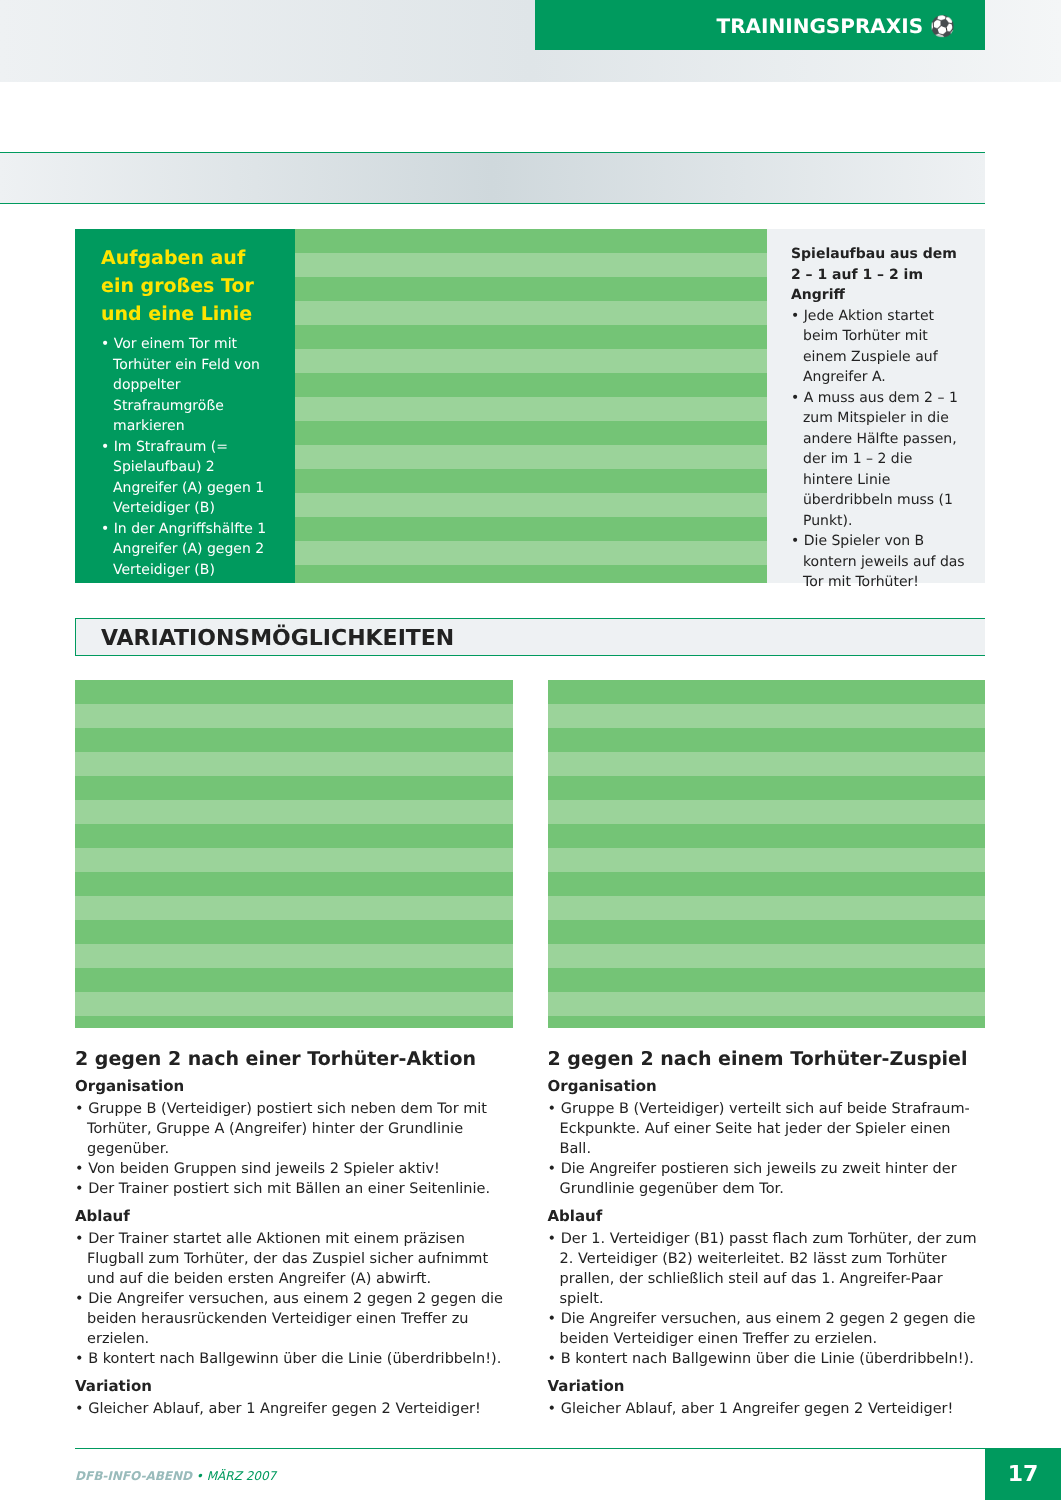TRAININGSPRAXIS ⚽
Aufgaben auf ein großes Tor und eine Linie
• Vor einem Tor mit Torhüter ein Feld von doppelter Strafraumgröße markieren
• Im Strafraum (= Spielaufbau) 2 Angreifer (A) gegen 1 Verteidiger (B)
• In der Angriffshälfte 1 Angreifer (A) gegen 2 Verteidiger (B)
Spielaufbau aus dem 2 – 1 auf 1 – 2 im Angriff
• Jede Aktion startet beim Torhüter mit einem Zuspiele auf Angreifer A.
• A muss aus dem 2 – 1 zum Mitspieler in die andere Hälfte passen, der im 1 – 2 die hintere Linie überdribbeln muss (1 Punkt).
• Die Spieler von B kontern jeweils auf das Tor mit Torhüter!
VARIATIONSMÖGLICHKEITEN
2 gegen 2 nach einer Torhüter-Aktion
Organisation
• Gruppe B (Verteidiger) postiert sich neben dem Tor mit Torhüter, Gruppe A (Angreifer) hinter der Grundlinie gegenüber.
• Von beiden Gruppen sind jeweils 2 Spieler aktiv!
• Der Trainer postiert sich mit Bällen an einer Seitenlinie.
Ablauf
• Der Trainer startet alle Aktionen mit einem präzisen Flugball zum Torhüter, der das Zuspiel sicher aufnimmt und auf die beiden ersten Angreifer (A) abwirft.
• Die Angreifer versuchen, aus einem 2 gegen 2 gegen die beiden herausrückenden Verteidiger einen Treffer zu erzielen.
• B kontert nach Ballgewinn über die Linie (überdribbeln!).
Variation
• Gleicher Ablauf, aber 1 Angreifer gegen 2 Verteidiger!
2 gegen 2 nach einem Torhüter-Zuspiel
Organisation
• Gruppe B (Verteidiger) verteilt sich auf beide Strafraum-Eckpunkte. Auf einer Seite hat jeder der Spieler einen Ball.
• Die Angreifer postieren sich jeweils zu zweit hinter der Grundlinie gegenüber dem Tor.
Ablauf
• Der 1. Verteidiger (B1) passt flach zum Torhüter, der zum 2. Verteidiger (B2) weiterleitet. B2 lässt zum Torhüter prallen, der schließlich steil auf das 1. Angreifer-Paar spielt.
• Die Angreifer versuchen, aus einem 2 gegen 2 gegen die beiden Verteidiger einen Treffer zu erzielen.
• B kontert nach Ballgewinn über die Linie (überdribbeln!).
Variation
• Gleicher Ablauf, aber 1 Angreifer gegen 2 Verteidiger!
DFB-INFO-ABEND • MÄRZ 2007 17